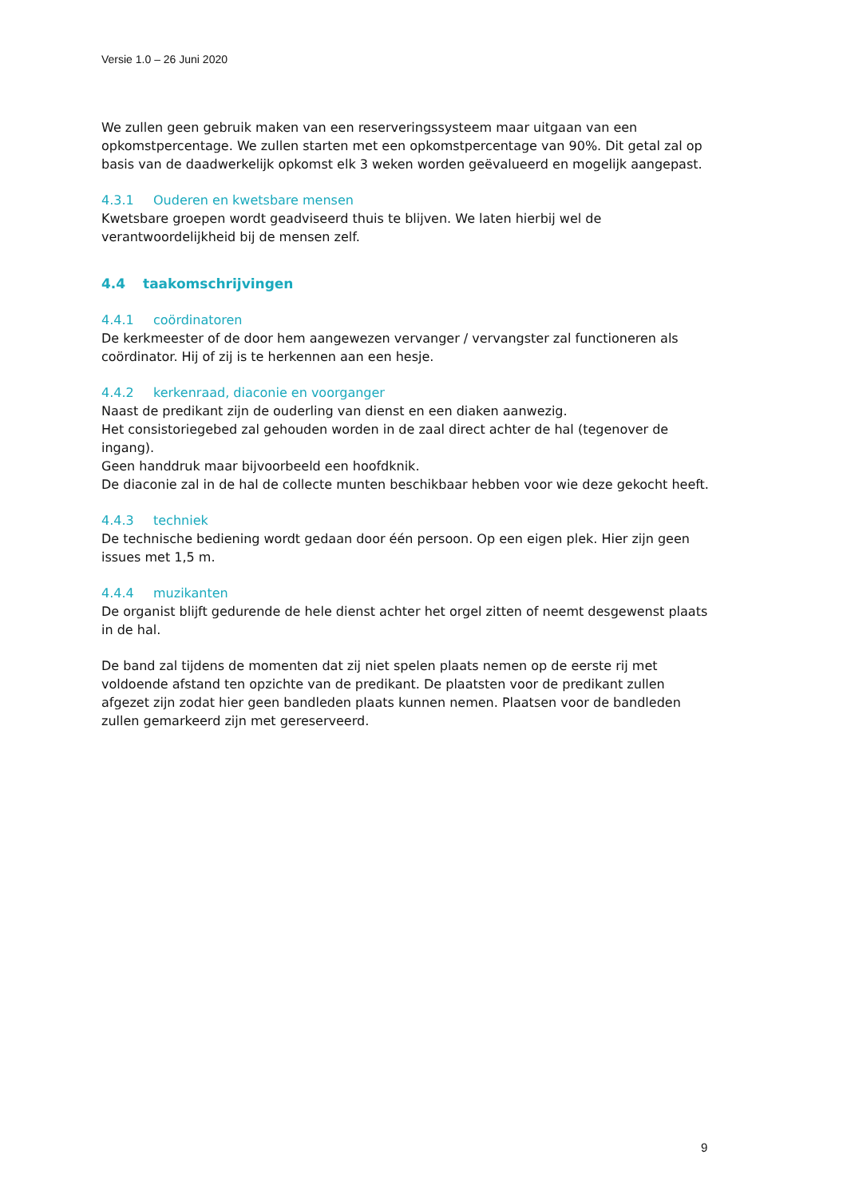Versie 1.0 – 26 Juni 2020
We zullen geen gebruik maken van een reserveringssysteem maar uitgaan van een opkomstpercentage. We zullen starten met een opkomstpercentage van 90%. Dit getal zal op basis van de daadwerkelijk opkomst elk 3 weken worden geëvalueerd en mogelijk aangepast.
4.3.1 Ouderen en kwetsbare mensen
Kwetsbare groepen wordt geadviseerd thuis te blijven. We laten hierbij wel de verantwoordelijkheid bij de mensen zelf.
4.4 taakomschrijvingen
4.4.1 coördinatoren
De kerkmeester of de door hem aangewezen vervanger / vervangster zal functioneren als coördinator. Hij of zij is te herkennen aan een hesje.
4.4.2 kerkenraad, diaconie en voorganger
Naast de predikant zijn de ouderling van dienst en een diaken aanwezig.
Het consistoriegebed zal gehouden worden in de zaal direct achter de hal (tegenover de ingang).
Geen handdruk maar bijvoorbeeld een hoofdknik.
De diaconie zal in de hal de collecte munten beschikbaar hebben voor wie deze gekocht heeft.
4.4.3 techniek
De technische bediening wordt gedaan door één persoon. Op een eigen plek. Hier zijn geen issues met 1,5 m.
4.4.4 muzikanten
De organist blijft gedurende de hele dienst achter het orgel zitten of neemt desgewenst plaats in de hal.
De band zal tijdens de momenten dat zij niet spelen plaats nemen op de eerste rij met voldoende afstand ten opzichte van de predikant. De plaatsten voor de predikant zullen afgezet zijn zodat hier geen bandleden plaats kunnen nemen. Plaatsen voor de bandleden zullen gemarkeerd zijn met gereserveerd.
9